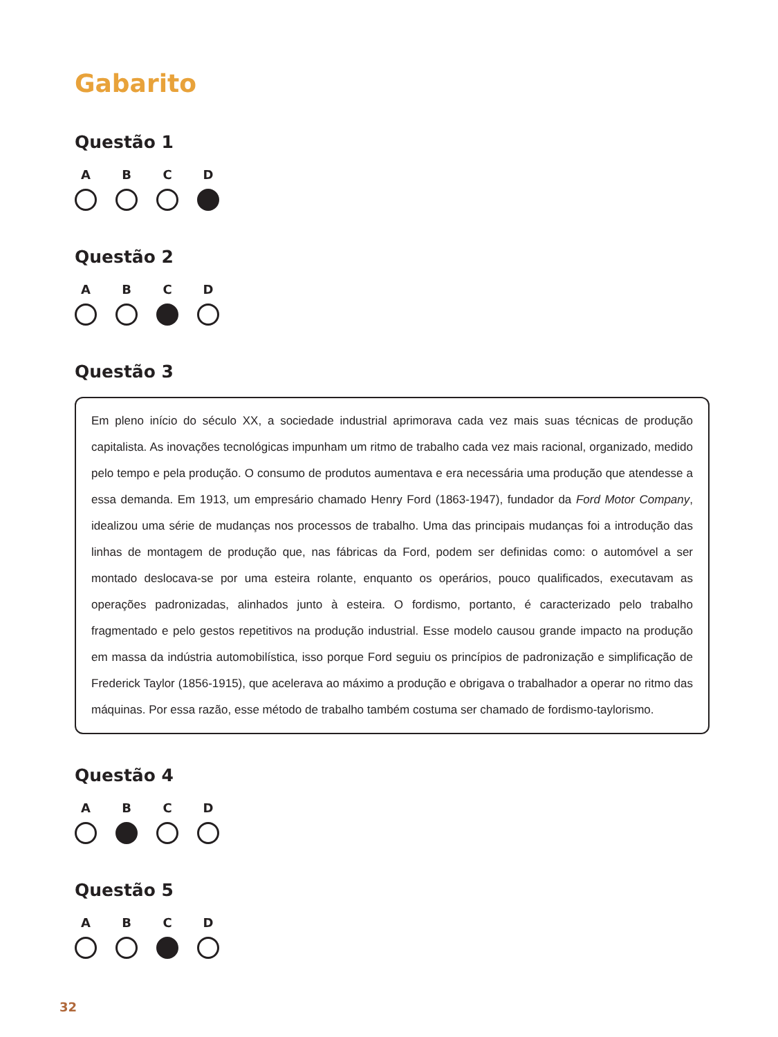Gabarito
Questão 1
A B C D
Questão 2
A B C D
Questão 3
Em pleno início do século XX, a sociedade industrial aprimorava cada vez mais suas técnicas de produção capitalista. As inovações tecnológicas impunham um ritmo de trabalho cada vez mais racional, organizado, medido pelo tempo e pela produção. O consumo de produtos aumentava e era necessária uma produção que atendesse a essa demanda. Em 1913, um empresário chamado Henry Ford (1863-1947), fundador da Ford Motor Company, idealizou uma série de mudanças nos processos de trabalho. Uma das principais mudanças foi a introdução das linhas de montagem de produção que, nas fábricas da Ford, podem ser definidas como: o automóvel a ser montado deslocava-se por uma esteira rolante, enquanto os operários, pouco qualificados, executavam as operações padronizadas, alinhados junto à esteira. O fordismo, portanto, é caracterizado pelo trabalho fragmentado e pelo gestos repetitivos na produção industrial. Esse modelo causou grande impacto na produção em massa da indústria automobilística, isso porque Ford seguiu os princípios de padronização e simplificação de Frederick Taylor (1856-1915), que acelerava ao máximo a produção e obrigava o trabalhador a operar no ritmo das máquinas. Por essa razão, esse método de trabalho também costuma ser chamado de fordismo-taylorismo.
Questão 4
A B C D
Questão 5
A B C D
32